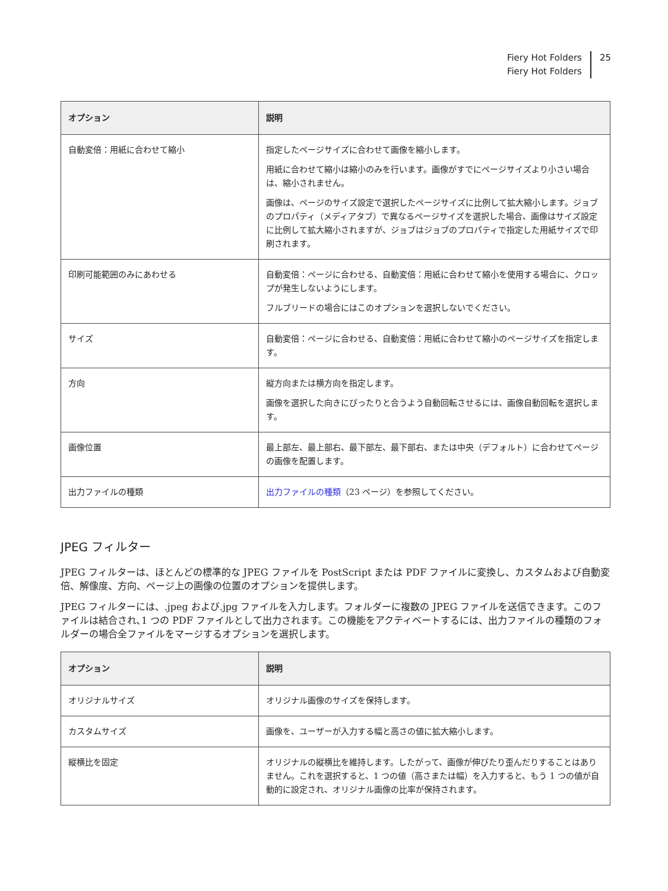Fiery Hot Folders
Fiery Hot Folders
25
| オプション | 説明 |
| --- | --- |
| 自動変倍：用紙に合わせて縮小 | 指定したページサイズに合わせて画像を縮小します。 用紙に合わせて縮小は縮小のみを行います。画像がすでにページサイズより小さい場合は、縮小されません。 画像は、ページのサイズ設定で選択したページサイズに比例して拡大縮小します。ジョブのプロパティ（メディアタブ）で異なるページサイズを選択した場合、画像はサイズ設定に比例して拡大縮小されますが、ジョブはジョブのプロパティで指定した用紙サイズで印刷されます。 |
| 印刷可能範囲のみにあわせる | 自動変倍：ページに合わせる、自動変倍：用紙に合わせて縮小を使用する場合に、クロップが発生しないようにします。 フルブリードの場合にはこのオプションを選択しないでください。 |
| サイズ | 自動変倍：ページに合わせる、自動変倍：用紙に合わせて縮小のページサイズを指定します。 |
| 方向 | 縦方向または横方向を指定します。 画像を選択した向きにぴったりと合うよう自動回転させるには、画像自動回転を選択します。 |
| 画像位置 | 最上部左、最上部右、最下部左、最下部右、または中央（デフォルト）に合わせてページの画像を配置します。 |
| 出力ファイルの種類 | 出力ファイルの種類 （23 ページ）を参照してください。 |
JPEG フィルター
JPEG フィルターは、ほとんどの標準的な JPEG ファイルを PostScript または PDF ファイルに変換し、カスタムおよび自動変倍、解像度、方向、ページ上の画像の位置のオプションを提供します。
JPEG フィルターには、.jpeg および.jpg ファイルを入力します。フォルダーに複数の JPEG ファイルを送信できます。このファイルは結合され､1 つの PDF ファイルとして出力されます。この機能をアクティベートするには、出力ファイルの種類のフォルダーの場合全ファイルをマージするオプションを選択します。
| オプション | 説明 |
| --- | --- |
| オリジナルサイズ | オリジナル画像のサイズを保持します。 |
| カスタムサイズ | 画像を、ユーザーが入力する幅と高さの値に拡大縮小します。 |
| 縦横比を固定 | オリジナルの縦横比を維持します。したがって、画像が伸びたり歪んだりすることはありません。これを選択すると、1 つの値（高さまたは幅）を入力すると、もう 1 つの値が自動的に設定され、オリジナル画像の比率が保持されます。 |